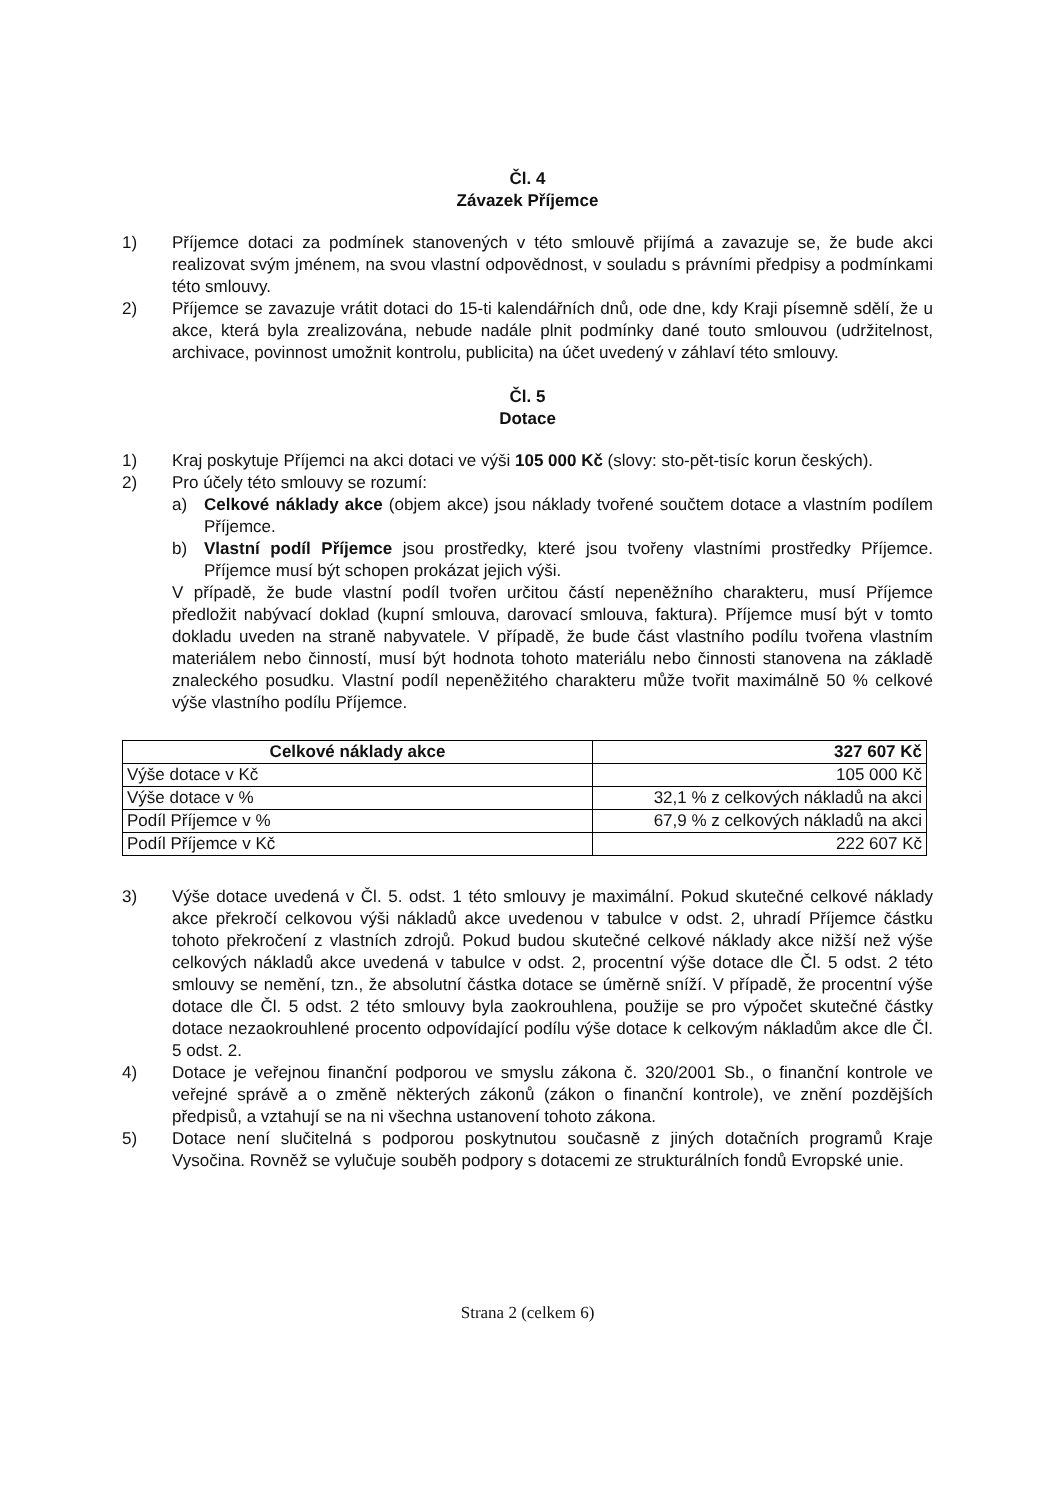Čl. 4
Závazek Příjemce
1) Příjemce dotaci za podmínek stanovených v této smlouvě přijímá a zavazuje se, že bude akci realizovat svým jménem, na svou vlastní odpovědnost, v souladu s právními předpisy a podmínkami této smlouvy.
2) Příjemce se zavazuje vrátit dotaci do 15-ti kalendářních dnů, ode dne, kdy Kraji písemně sdělí, že u akce, která byla zrealizována, nebude nadále plnit podmínky dané touto smlouvou (udržitelnost, archivace, povinnost umožnit kontrolu, publicita) na účet uvedený v záhlaví této smlouvy.
Čl. 5
Dotace
1) Kraj poskytuje Příjemci na akci dotaci ve výši 105 000 Kč (slovy: sto-pět-tisíc korun českých).
2) Pro účely této smlouvy se rozumí:
a) Celkové náklady akce (objem akce) jsou náklady tvořené součtem dotace a vlastním podílem Příjemce.
b) Vlastní podíl Příjemce jsou prostředky, které jsou tvořeny vlastními prostředky Příjemce. Příjemce musí být schopen prokázat jejich výši.
V případě, že bude vlastní podíl tvořen určitou částí nepeněžního charakteru, musí Příjemce předložit nabývací doklad (kupní smlouva, darovací smlouva, faktura). Příjemce musí být v tomto dokladu uveden na straně nabyvatele. V případě, že bude část vlastního podílu tvořena vlastním materiálem nebo činností, musí být hodnota tohoto materiálu nebo činnosti stanovena na základě znaleckého posudku. Vlastní podíl nepeněžitého charakteru může tvořit maximálně 50 % celkové výše vlastního podílu Příjemce.
| Celkové náklady akce | 327 607 Kč |
| --- | --- |
| Výše dotace v Kč | 105 000 Kč |
| Výše dotace v % | 32,1 % z celkových nákladů na akci |
| Podíl Příjemce v % | 67,9 % z celkových nákladů na akci |
| Podíl Příjemce v Kč | 222 607 Kč |
3) Výše dotace uvedená v Čl. 5. odst. 1 této smlouvy je maximální. Pokud skutečné celkové náklady akce překročí celkovou výši nákladů akce uvedenou v tabulce v odst. 2, uhradí Příjemce částku tohoto překročení z vlastních zdrojů. Pokud budou skutečné celkové náklady akce nižší než výše celkových nákladů akce uvedená v tabulce v odst. 2, procentní výše dotace dle Čl. 5 odst. 2 této smlouvy se nemění, tzn., že absolutní částka dotace se úměrně sníží. V případě, že procentní výše dotace dle Čl. 5 odst. 2 této smlouvy byla zaokrouhlena, použije se pro výpočet skutečné částky dotace nezaokrouhlené procento odpovídající podílu výše dotace k celkovým nákladům akce dle Čl. 5 odst. 2.
4) Dotace je veřejnou finanční podporou ve smyslu zákona č. 320/2001 Sb., o finanční kontrole ve veřejné správě a o změně některých zákonů (zákon o finanční kontrole), ve znění pozdějších předpisů, a vztahují se na ni všechna ustanovení tohoto zákona.
5) Dotace není slučitelná s podporou poskytnutou současně z jiných dotačních programů Kraje Vysočina. Rovněž se vylučuje souběh podpory s dotacemi ze strukturálních fondů Evropské unie.
Strana 2 (celkem 6)